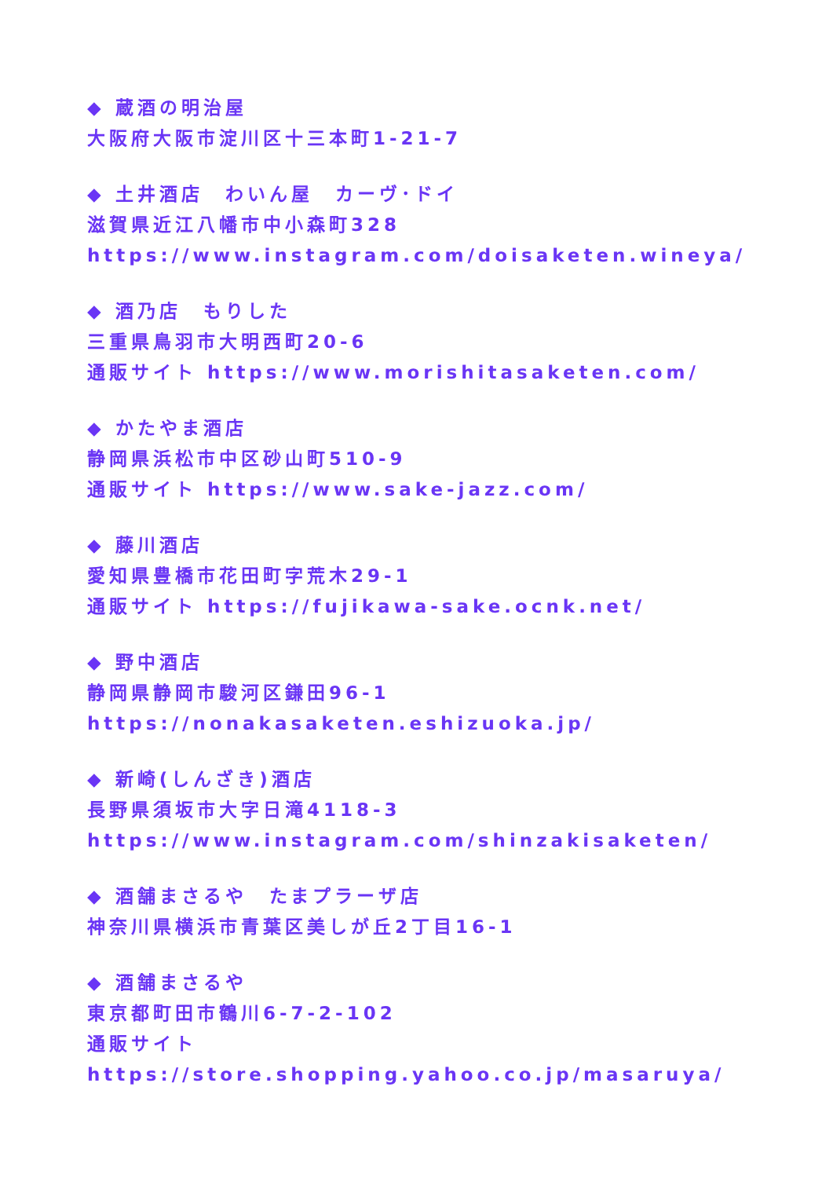◆ 蔵酒の明治屋
大阪府大阪市淀川区十三本町1-21-7
◆ 土井酒店　わいん屋　カーヴ･ドイ
滋賀県近江八幡市中小森町328
https://www.instagram.com/doisaketen.wineya/
◆ 酒乃店　もりした
三重県鳥羽市大明西町20-6
通販サイト https://www.morishitasaketen.com/
◆ かたやま酒店
静岡県浜松市中区砂山町510-9
通販サイト https://www.sake-jazz.com/
◆ 藤川酒店
愛知県豊橋市花田町字荒木29-1
通販サイト https://fujikawa-sake.ocnk.net/
◆ 野中酒店
静岡県静岡市駿河区鎌田96-1
https://nonakasaketen.eshizuoka.jp/
◆ 新崎(しんざき)酒店
長野県須坂市大字日滝4118-3
https://www.instagram.com/shinzakisaketen/
◆ 酒舗まさるや　たまプラーザ店
神奈川県横浜市青葉区美しが丘2丁目16-1
◆ 酒舗まさるや
東京都町田市鶴川6-7-2-102
通販サイト https://store.shopping.yahoo.co.jp/masaruya/